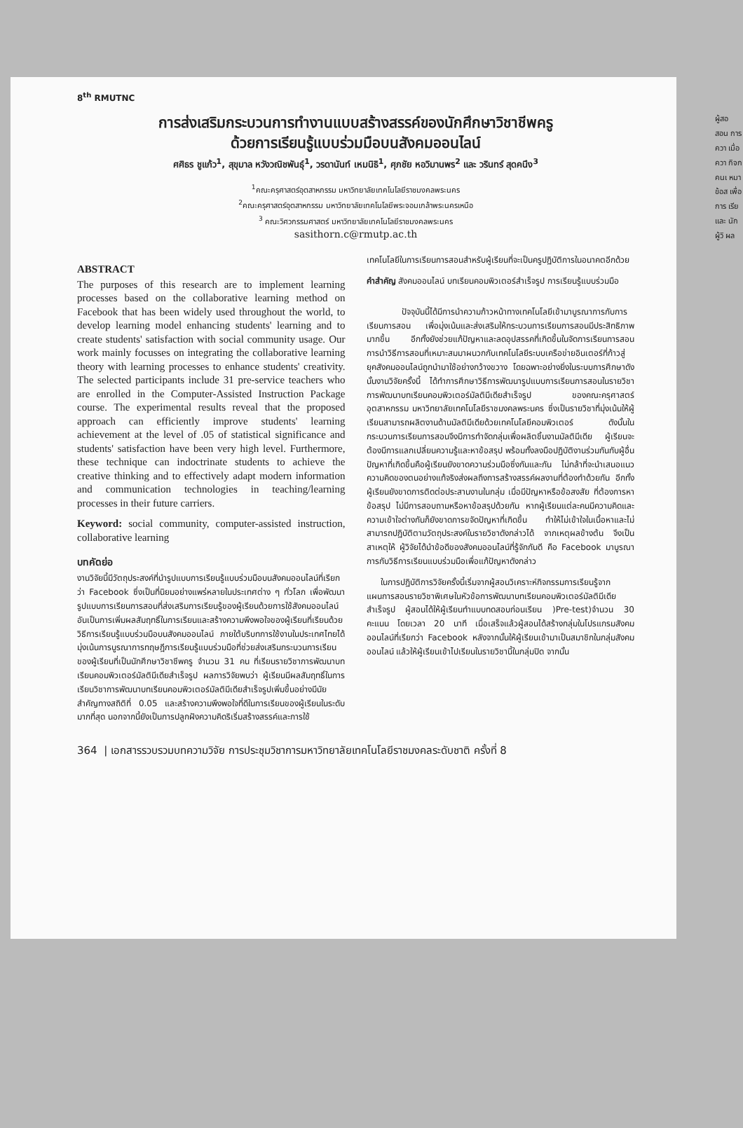8<sup>th</sup> RMUTNC
การส่งเสริมกระบวนการทำงานแบบสร้างสรรค์ของนักศึกษาวิชาชีพครู
ด้วยการเรียนรู้แบบร่วมมือบนสังคมออนไลน์
ศศิธร ชูแก้ว<sup>1</sup>, สุขุมาล หวังวณิชพันธุ์<sup>1</sup>, วรดานันท์ เหมนิธิ<sup>1</sup>, ศุภชัย หอวิมานพร<sup>2</sup> และ วรินทร์ สุดคนึง<sup>3</sup>
<sup>1</sup> คณะครุศาสตร์อุตสาหกรรม มหาวิทยาลัยเทคโนโลยีราชมงคลพระนคร
<sup>2</sup> คณะครุศาสตร์อุตสาหกรรม มหาวิทยาลัยเทคโนโลยีพระจอมเกล้าพระนครเหนือ
<sup>3</sup> คณะวิศวกรรมศาสตร์ มหาวิทยาลัยเทคโนโลยีราชมงคลพระนคร
sasithorn.c@rmutp.ac.th
ABSTRACT
The purposes of this research are to implement learning processes based on the collaborative learning method on Facebook that has been widely used throughout the world, to develop learning model enhancing students' learning and to create students' satisfaction with social community usage. Our work mainly focusses on integrating the collaborative learning theory with learning processes to enhance students' creativity. The selected participants include 31 pre-service teachers who are enrolled in the Computer-Assisted Instruction Package course. The experimental results reveal that the proposed approach can efficiently improve students' learning achievement at the level of .05 of statistical significance and students' satisfaction have been very high level. Furthermore, these technique can indoctrinate students to achieve the creative thinking and to effectively adapt modern information and communication technologies in teaching/learning processes in their future carriers.
Keyword: social community, computer-assisted instruction, collaborative learning
บทคัดย่อ
งานวิจัยนี้มีวัตถุประสงค์ที่นำรูปแบบการเรียนรู้แบบร่วมมือบนสังคมออนไลน์ที่เรียกว่า Facebook ซึ่งเป็นที่นิยมอย่างแพร่หลายในประเทศต่าง ๆ ทั่วโลก เพื่อพัฒนารูปแบบการเรียนการสอนที่ส่งเสริมการเรียนรู้ของผู้เรียนด้วยการใช้สังคมออนไลน์ อันเป็นการเพิ่มผลสัมฤทธิ์ในการเรียนและสร้างความพึงพอใจของผู้เรียนที่เรียนด้วยวิธีการเรียนรู้แบบร่วมมือบนสังคมออนไลน์ ภายใต้บริบทการใช้งานในประเทศไทยได้มุ่งเน้นการบูรณาการทฤษฎีการเรียนรู้แบบร่วมมือที่ช่วยส่งเสริมกระบวนการเรียนของผู้เรียนที่เป็นนักศึกษาวิชาชีพครู จำนวน 31 คน ที่เรียนรายวิชาการพัฒนาบทเรียนคอมพิวเตอร์มัลติมีเดียสำเร็จรูป ผลการวิจัยพบว่า ผู้เรียนมีผลสัมฤทธิ์ในการเรียนวิชาการพัฒนาบทเรียนคอมพิวเตอร์มัลติมีเดียสำเร็จรูปเพิ่มขึ้นอย่างมีนัยสำคัญทางสถิติที่ 0.05 และสร้างความพึงพอใจที่ดีในการเรียนของผู้เรียนในระดับมากที่สุด นอกจากนี้ยังเป็นการปลูกฝังความคิดริเริ่มสร้างสรรค์และการใช้
เทคโนโลยีในการเรียนการสอนสำหรับผู้เรียนที่จะเป็นครูปฏิบัติการในอนาคตอีกด้วย
คำสำคัญ สังคมออนไลน์ บทเรียนคอมพิวเตอร์สำเร็จรูป การเรียนรู้แบบร่วมมือ
ปัจจุบันนี้ได้มีการนำความก้าวหน้าทางเทคโนโลยีเข้ามาบูรณาการกับการเรียนการสอน เพื่อมุ่งเน้นและส่งเสริมให้กระบวนการเรียนการสอนมีประสิทธิภาพมากขึ้น อีกทั้งยังช่วยแก้ปัญหาและลดอุปสรรคที่เกิดขึ้นในจัดการเรียนการสอน การนำวิธีการสอนที่เหมาะสมมาผนวกกับเทคโนโลยีระบบเครือข่ายอินเตอร์ที่ก้าวสู่ยุคสังคมออนไลน์ถูกนำมาใช้อย่างกว้างขวาง โดยฉพาะอย่างยิ่งในระบบการศึกษาดังนั้นงานวิจัยครั้งนี้ ได้ทำการศึกษาวิธีการพัฒนารูปแบบการเรียนการสอนในรายวิชาการพัฒนาบทเรียนคอมพิวเตอร์มัลติมีเดียสำเร็จรูป ของคณะครุศาสตร์อุตสาหกรรม มหาวิทยาลัยเทคโนโลยีราชมงคลพระนคร ซึ่งเป็นรายวิชาที่มุ่งเน้นให้ผู้เรียนสามารถผลิตงานด้านมัลติมีเดียด้วยเทคโนโลยีคอมพิวเตอร์ ดังนั้นในกระบวนการเรียนการสอนจึงมีการทำจัดกลุ่มเพื่อผลิตชิ้นงานมัลติมีเดีย ผู้เรียนจะต้องมีการแลกเปลี่ยนความรู้และหาข้อสรุป พร้อมทั้งลงมือปฏิบัติงานร่วมกันกับผู้อื่น ปัญหาที่เกิดขึ้นคือผู้เรียนยังขาดความร่วมมือซึ่งกันและกัน ไม่กล้าที่จะนำเสนอแนวความคิดของตนอย่างแท้จริงส่งผลถึงการสร้างสรรค์ผลงานที่ต้องทำด้วยกัน อีกทั้งผู้เรียนยังขาดการติดต่อประสานงานในกลุ่ม เมื่อมีปัญหาหรือข้อสงสัย ที่ต้องการหาข้อสรุป ไม่มีการสอบถามหรือหาข้อสรุปด้วยกัน หากผู้เรียนแต่ละคนมีความคิดและความเข้าใจต่างกันก็ยังขาดการขจัดปัญหาที่เกิดขึ้น ทำให้ไม่เข้าใจในเนื้อหาและไม่สามารถปฏิบัติตามวัตถุประสงค์ในรายวิชาดังกล่าวได้ จากเหตุผลข้างต้น จึงเป็นสาเหตุให้ ผู้วิจัยได้นำข้อดีของสังคมออนไลน์ที่รู้จักกันดี คือ Facebook มาบูรณาการกับวิธีการเรียนแบบร่วมมือเพื่อแก้ปัญหาดังกล่าว
ในการปฏิบัติการวิจัยครั้งนี้เริ่มจากผู้สอนวิเคราะห์กิจกรรมการเรียนรู้จากแผนการสอนรายวิชาพิเศษในหัวข้อการพัฒนาบทเรียนคอมพิวเตอร์มัลติมีเดียสำเร็จรูป ผู้สอนได้ให้ผู้เรียนทำแบบทดสอบก่อนเรียน )Pre-test)จำนวน 30 คะแนน โดยเวลา 20 นาที เมื่อเสร็จแล้วผู้สอนได้สร้างกลุ่มในโปรแกรมสังคมออนไลน์ที่เรียกว่า Facebook หลังจากนั้นให้ผู้เรียนเข้ามาเป็นสมาชิกในกลุ่มสังคมออนไลน์ แล้วให้ผู้เรียนเข้าไปเรียนในรายวิชานี้ในกลุ่มปิด จากนั้น
364 | เอกสารรวบรวมบทความวิจัย การประชุมวิชาการมหาวิทยาลัยเทคโนโลยีราชมงคลระดับชาติ ครั้งที่ 8
ผู้สอ สอน การ ควา เมื่อ ควา กิจก คนเ หมา ข้อส เพื่อ การ เรีย และ นัก ผู้วิ ผล